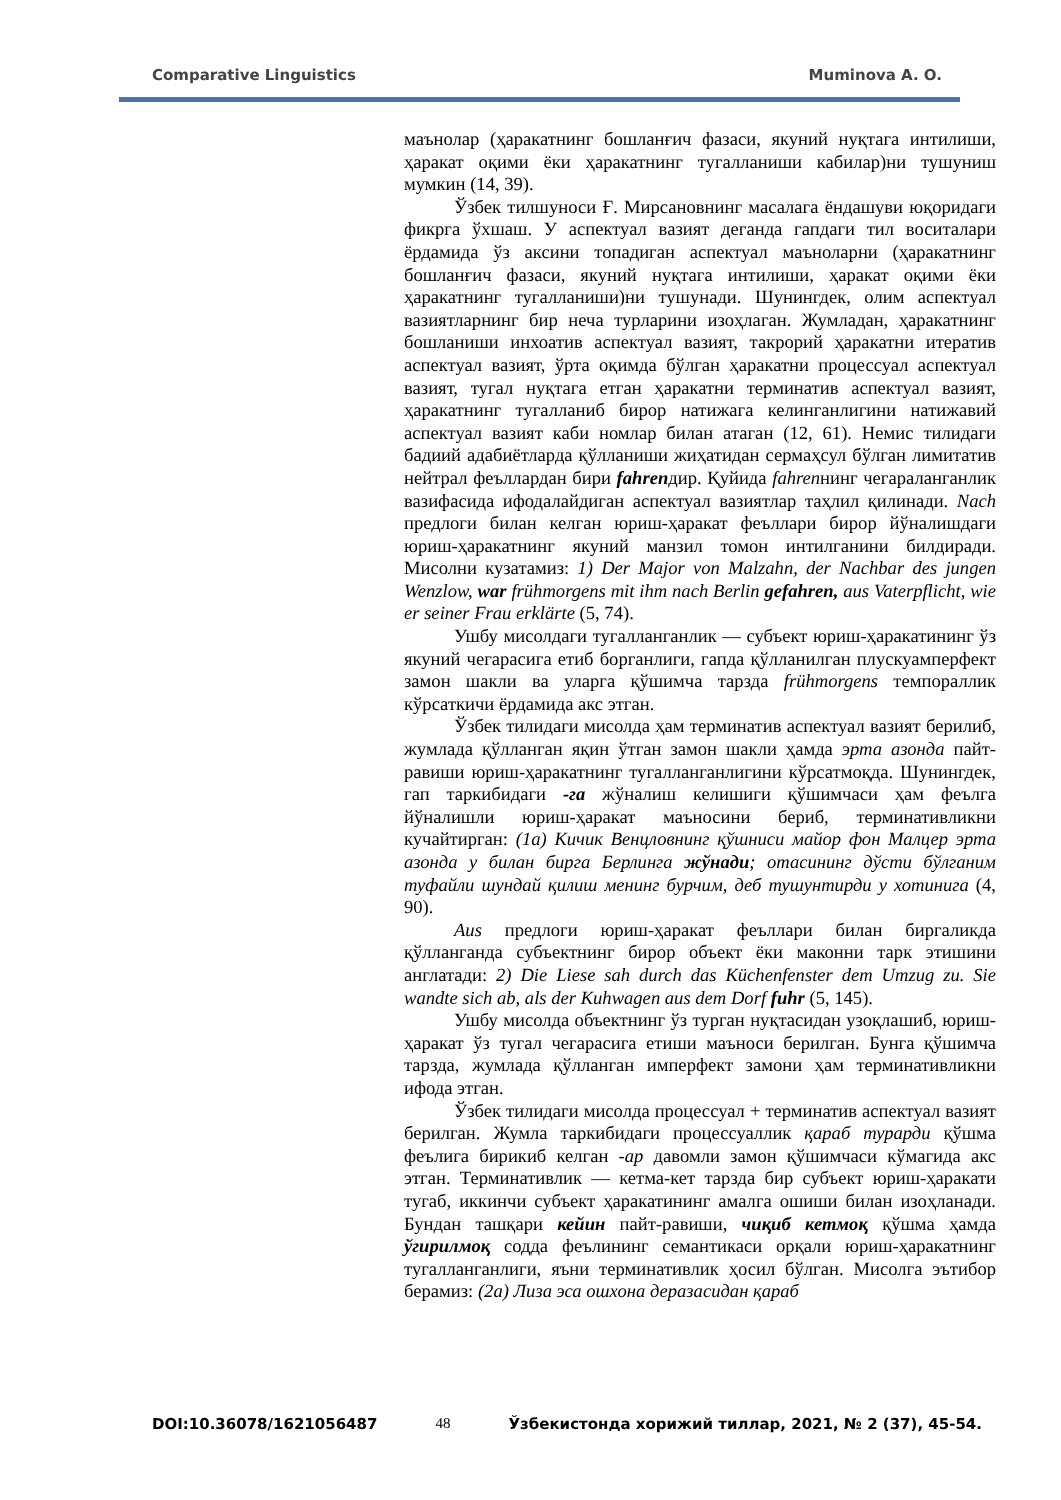Comparative Linguistics Muminova A. O.
маънолар (ҳаракатнинг бошланғич фазаси, якуний нуқтага интилиши, ҳаракат оқими ёки ҳаракатнинг тугалланиши кабилар)ни тушуниш мумкин (14, 39).
Ўзбек тилшуноси Ғ. Мирсановнинг масалага ёндашуви юқоридаги фикрга ўхшаш. У аспектуал вазият деганда гапдаги тил воситалари ёрдамида ўз аксини топадиган аспектуал маъноларни (ҳаракатнинг бошланғич фазаси, якуний нуқтага интилиши, ҳаракат оқими ёки ҳаракатнинг тугалланиши)ни тушунади. Шунингдек, олим аспектуал вазиятларнинг бир неча турларини изоҳлаган. Жумладан, ҳаракатнинг бошланиши инхоатив аспектуал вазият, такрорий ҳаракатни итератив аспектуал вазият, ўрта оқимда бўлган ҳаракатни процессуал аспектуал вазият, тугал нуқтага етган ҳаракатни терминатив аспектуал вазият, ҳаракатнинг тугалланиб бирор натижага келинганлигини натижавий аспектуал вазият каби номлар билан атаган (12, 61). Немис тилидаги бадиий адабиётларда қўлланиши жиҳатидан сермаҳсул бўлган лимитатив нейтрал феъллардан бири fahrenдир. Қуйида fahrenнинг чегараланганлик вазифасида ифодалайдиган аспектуал вазиятлар таҳлил қилинади. Nach предлоги билан келган юриш-ҳаракат феъллари бирор йўналишдаги юриш-ҳаракатнинг якуний манзил томон интилганини билдиради. Мисолни кузатамиз: 1) Der Major von Malzahn, der Nachbar des jungen Wenzlow, war frühmorgens mit ihm nach Berlin gefahren, aus Vaterpflicht, wie er seiner Frau erklärte (5, 74).
Ушбу мисолдаги тугалланганлик — субъект юриш-ҳаракатининг ўз якуний чегарасига етиб борганлиги, гапда қўлланилган плускуамперфект замон шакли ва уларга қўшимча тарзда frühmorgens темпораллик кўрсаткичи ёрдамида акс этган.
Ўзбек тилидаги мисолда ҳам терминатив аспектуал вазият берилиб, жумлада қўлланган яқин ўтган замон шакли ҳамда эрта азонда пайт-равиши юриш-ҳаракатнинг тугалланганлигини кўрсатмоқда. Шунингдек, гап таркибидаги -га жўналиш келишиги қўшимчаси ҳам феълга йўналишли юриш-ҳаракат маъносини бериб, терминативликни кучайтирган: (1а) Кичик Венцловнинг қўшниси майор фон Малцер эрта азонда у билан бирга Берлинга жўнади; отасининг дўсти бўлганим туфайли шундай қилиш менинг бурчим, деб тушунтирди у хотинига (4, 90).
Aus предлоги юриш-ҳаракат феъллари билан биргаликда қўлланганда субъектнинг бирор объект ёки маконни тарк этишини англатади: 2) Die Liese sah durch das Küchenfenster dem Umzug zu. Sie wandte sich ab, als der Kuhwagen aus dem Dorf fuhr (5, 145).
Ушбу мисолда объектнинг ўз турган нуқтасидан узоқлашиб, юриш-ҳаракат ўз тугал чегарасига етиши маъноси берилган. Бунга қўшимча тарзда, жумлада қўлланган имперфект замони ҳам терминативликни ифода этган.
Ўзбек тилидаги мисолда процессуал + терминатив аспектуал вазият берилган. Жумла таркибидаги процессуаллик қараб турарди қўшма феълига бирикиб келган -ар давомли замон қўшимчаси кўмагида акс этган. Терминативлик — кетма-кет тарзда бир субъект юриш-ҳаракати тугаб, иккинчи субъект ҳаракатининг амалга ошиши билан изоҳланади. Бундан ташқари кейин пайт-равиши, чиқиб кетмоқ қўшма ҳамда ўгирилмоқ содда феълининг семантикаси орқали юриш-ҳаракатнинг тугалланганлиги, яъни терминативлик ҳосил бўлган. Мисолга эътибор берамиз: (2а) Лиза эса ошхона деразасидан қараб
DOI:10.36078/1621056487 48 Ўзбекистонда хорижий тиллар, 2021, № 2 (37), 45-54.